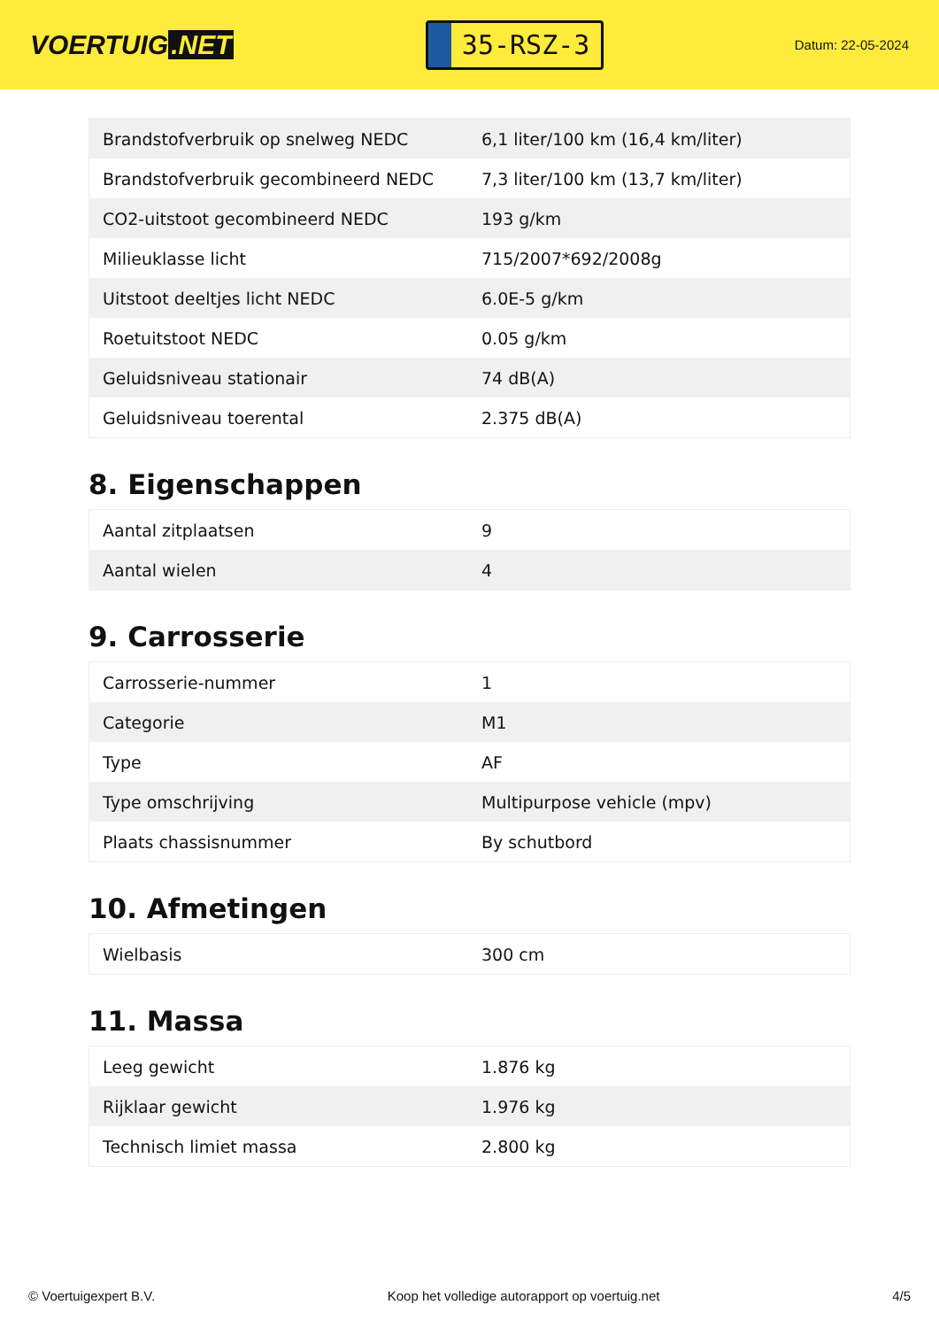VOERTUIG.NET
35-RSZ-3
Datum: 22-05-2024
| Brandstofverbruik op snelweg NEDC | 6,1 liter/100 km (16,4 km/liter) |
| Brandstofverbruik gecombineerd NEDC | 7,3 liter/100 km (13,7 km/liter) |
| CO2-uitstoot gecombineerd NEDC | 193 g/km |
| Milieuklasse licht | 715/2007*692/2008g |
| Uitstoot deeltjes licht NEDC | 6.0E-5 g/km |
| Roetuitstoot NEDC | 0.05 g/km |
| Geluidsniveau stationair | 74 dB(A) |
| Geluidsniveau toerental | 2.375 dB(A) |
8. Eigenschappen
| Aantal zitplaatsen | 9 |
| Aantal wielen | 4 |
9. Carrosserie
| Carrosserie-nummer | 1 |
| Categorie | M1 |
| Type | AF |
| Type omschrijving | Multipurpose vehicle (mpv) |
| Plaats chassisnummer | By schutbord |
10. Afmetingen
| Wielbasis | 300 cm |
11. Massa
| Leeg gewicht | 1.876 kg |
| Rijklaar gewicht | 1.976 kg |
| Technisch limiet massa | 2.800 kg |
© Voertuigexpert B.V. Koop het volledige autorapport op voertuig.net 4/5